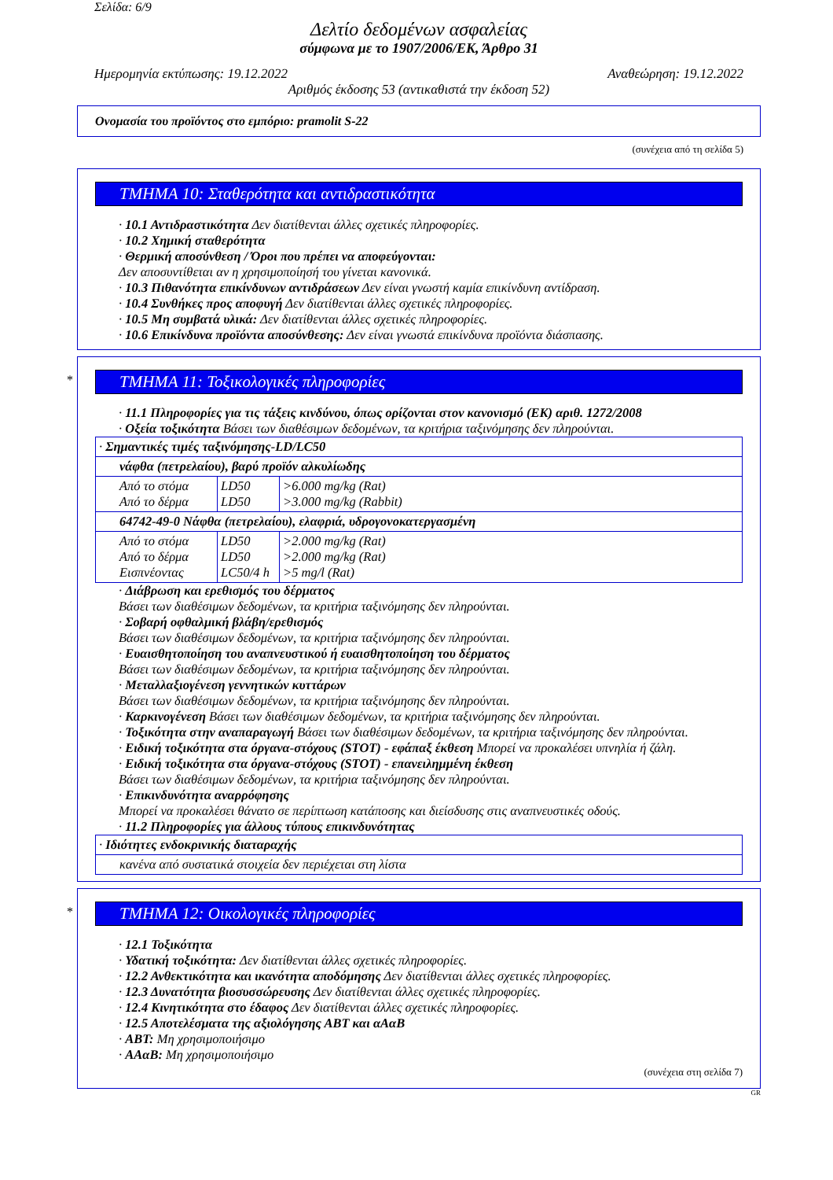Σελίδα: 6/9
Δελτίο δεδομένων ασφαλείας
σύμφωνα με το 1907/2006/ΕΚ, Άρθρο 31
Ημερομηνία εκτύπωσης: 19.12.2022 Αναθεώρηση: 19.12.2022
Αριθμός έκδοσης 53 (αντικαθιστά την έκδοση 52)
Ονομασία του προϊόντος στο εμπόριο: pramolit S-22
(συνέχεια από τη σελίδα 5)
ΤΜΗΜΑ 10: Σταθερότητα και αντιδραστικότητα
· 10.1 Αντιδραστικότητα Δεν διατίθενται άλλες σχετικές πληροφορίες.
· 10.2 Χημική σταθερότητα
· Θερμική αποσύνθεση / Όροι που πρέπει να αποφεύγονται:
Δεν αποσυντίθεται αν η χρησιμοποίησή του γίνεται κανονικά.
· 10.3 Πιθανότητα επικίνδυνων αντιδράσεων Δεν είναι γνωστή καμία επικίνδυνη αντίδραση.
· 10.4 Συνθήκες προς αποφυγή Δεν διατίθενται άλλες σχετικές πληροφορίες.
· 10.5 Μη συμβατά υλικά: Δεν διατίθενται άλλες σχετικές πληροφορίες.
· 10.6 Επικίνδυνα προϊόντα αποσύνθεσης: Δεν είναι γνωστά επικίνδυνα προϊόντα διάσπασης.
*
ΤΜΗΜΑ 11: Τοξικολογικές πληροφορίες
· 11.1 Πληροφορίες για τις τάξεις κινδύνου, όπως ορίζονται στον κανονισμό (ΕΚ) αριθ. 1272/2008
· Οξεία τοξικότητα Βάσει των διαθέσιμων δεδομένων, τα κριτήρια ταξινόμησης δεν πληρούνται.
| · Σημαντικές τιμές ταξινόμησης-LD/LC50 | | |
| νάφθα (πετρελαίου), βαρύ προϊόν αλκυλίωδης | | |
| Από το στόμα Από το δέρμα | LD50 LD50 | >6.000 mg/kg (Rat) >3.000 mg/kg (Rabbit) |
| 64742-49-0 Νάφθα (πετρελαίου), ελαφριά, υδρογονοκατεργασμένη | | |
| Από το στόμα Από το δέρμα Εισπνέοντας | LD50 LD50 LC50/4 h | >2.000 mg/kg (Rat) >2.000 mg/kg (Rat) >5 mg/l (Rat) |
· Διάβρωση και ερεθισμός του δέρματος
Βάσει των διαθέσιμων δεδομένων, τα κριτήρια ταξινόμησης δεν πληρούνται.
· Σοβαρή οφθαλμική βλάβη/ερεθισμός
Βάσει των διαθέσιμων δεδομένων, τα κριτήρια ταξινόμησης δεν πληρούνται.
· Ευαισθητοποίηση του αναπνευστικού ή ευαισθητοποίηση του δέρματος
Βάσει των διαθέσιμων δεδομένων, τα κριτήρια ταξινόμησης δεν πληρούνται.
· Μεταλλαξιογένεση γεννητικών κυττάρων
Βάσει των διαθέσιμων δεδομένων, τα κριτήρια ταξινόμησης δεν πληρούνται.
· Καρκινογένεση Βάσει των διαθέσιμων δεδομένων, τα κριτήρια ταξινόμησης δεν πληρούνται.
· Τοξικότητα στην αναπαραγωγή Βάσει των διαθέσιμων δεδομένων, τα κριτήρια ταξινόμησης δεν πληρούνται.
· Ειδική τοξικότητα στα όργανα-στόχους (STOT) - εφάπαξ έκθεση Μπορεί να προκαλέσει υπνηλία ή ζάλη.
· Ειδική τοξικότητα στα όργανα-στόχους (STOT) - επανειλημμένη έκθεση
Βάσει των διαθέσιμων δεδομένων, τα κριτήρια ταξινόμησης δεν πληρούνται.
· Επικινδυνότητα αναρρόφησης
Μπορεί να προκαλέσει θάνατο σε περίπτωση κατάποσης και διείσδυσης στις αναπνευστικές οδούς.
· 11.2 Πληροφορίες για άλλους τύπους επικινδυνότητας
| · Ιδιότητες ενδοκρινικής διαταραχής |
| κανένα από συστατικά στοιχεία δεν περιέχεται στη λίστα |
*
ΤΜΗΜΑ 12: Οικολογικές πληροφορίες
· 12.1 Τοξικότητα
· Υδατική τοξικότητα: Δεν διατίθενται άλλες σχετικές πληροφορίες.
· 12.2 Ανθεκτικότητα και ικανότητα αποδόμησης Δεν διατίθενται άλλες σχετικές πληροφορίες.
· 12.3 Δυνατότητα βιοσυσσώρευσης Δεν διατίθενται άλλες σχετικές πληροφορίες.
· 12.4 Κινητικότητα στο έδαφος Δεν διατίθενται άλλες σχετικές πληροφορίες.
· 12.5 Αποτελέσματα της αξιολόγησης ΑΒΤ και αΑαΒ
· ΑΒΤ: Μη χρησιμοποιήσιμο
· ΑΑαΒ: Μη χρησιμοποιήσιμο
(συνέχεια στη σελίδα 7)
GR